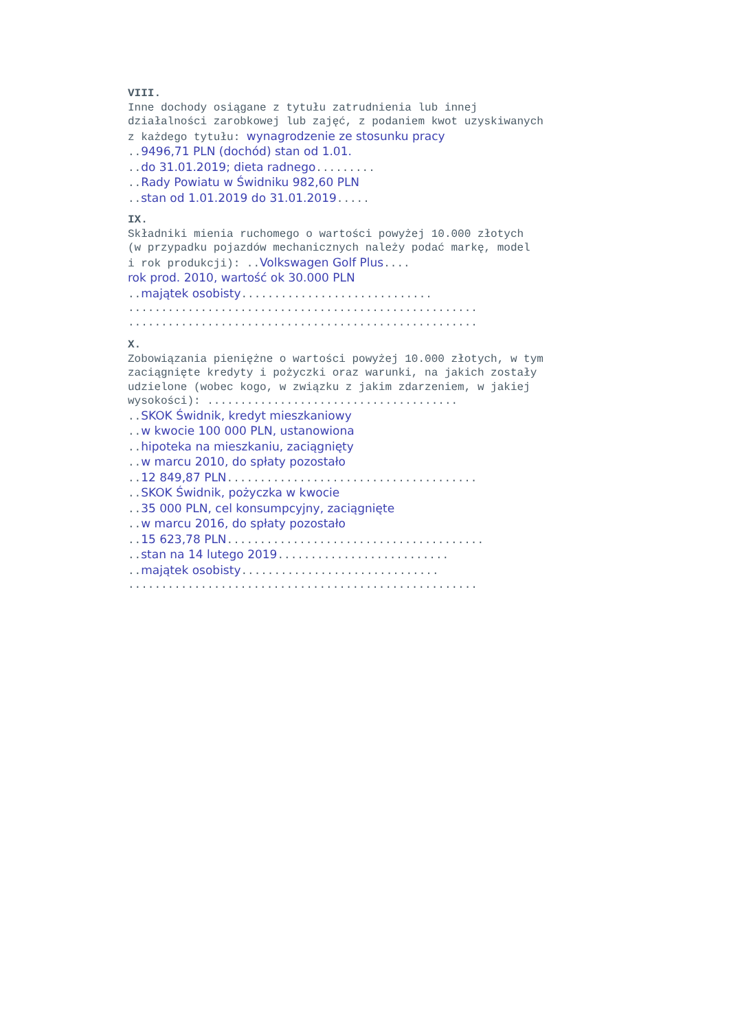VIII. Inne dochody osiągane z tytułu zatrudnienia lub innej działalności zarobkowej lub zajęć, z podaniem kwot uzyskiwanych z każdego tytułu: wynagrodzenie ze stosunku pracy ..9496,71 PLN (dochód) stan od 1.01. ..do 31.01.2019; dieta radnego......... ..Rady Powiatu w Świdniku 982,60 PLN ..stan od 1.01.2019 do 31.01.2019.....
IX. Składniki mienia ruchomego o wartości powyżej 10.000 złotych (w przypadku pojazdów mechanicznych należy podać markę, model i rok produkcji): ..Volkswagen Golf Plus.... rok prod. 2010, wartość ok 30.000 PLN ..majątek osobisty............................. ..................................................... .....................................................
X. Zobowiązania pieniężne o wartości powyżej 10.000 złotych, w tym zaciągnięte kredyty i pożyczki oraz warunki, na jakich zostały udzielone (wobec kogo, w związku z jakim zdarzeniem, w jakiej wysokości): ...................................... ..SKOK Świdnik, kredyt mieszkaniowy ..w kwocie 100 000 PLN, ustanowiona ..hipoteka na mieszkaniu, zaciągnięty ..w marcu 2010, do spłaty pozostało ..12 849,87 PLN...................................... ..SKOK Świdnik, pożyczka w kwocie ..35 000 PLN, cel konsumpcyjny, zaciągnięte ..w marcu 2016, do spłaty pozostało ..15 623,78 PLN....................................... ..stan na 14 lutego 2019.......................... ..majątek osobisty.............................. .....................................................